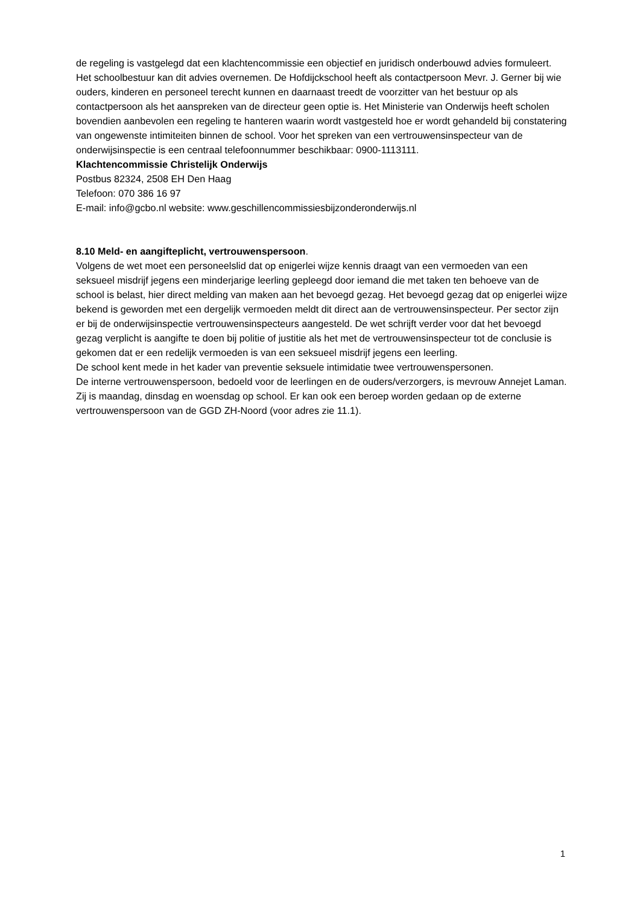de regeling is vastgelegd dat een klachtencommissie een objectief en juridisch onderbouwd advies formuleert. Het schoolbestuur kan dit advies overnemen. De Hofdijckschool heeft als contactpersoon Mevr. J. Gerner bij wie ouders, kinderen en personeel terecht kunnen en daarnaast treedt de voorzitter van het bestuur op als contactpersoon als het aanspreken van de directeur geen optie is. Het Ministerie van Onderwijs heeft scholen bovendien aanbevolen een regeling te hanteren waarin wordt vastgesteld hoe er wordt gehandeld bij constatering van ongewenste intimiteiten binnen de school. Voor het spreken van een vertrouwensinspecteur van de onderwijsinspectie is een centraal telefoonnummer beschikbaar: 0900-1113111.
Klachtencommissie Christelijk Onderwijs
Postbus 82324, 2508 EH Den Haag
Telefoon: 070 386 16 97
E-mail: info@gcbo.nl website: www.geschillencommissiesbijzonderonderwijs.nl
8.10 Meld- en aangifteplicht, vertrouwenspersoon.
Volgens de wet moet een personeelslid dat op enigerlei wijze kennis draagt van een vermoeden van een seksueel misdrijf jegens een minderjarige leerling gepleegd door iemand die met taken ten behoeve van de school is belast, hier direct melding van maken aan het bevoegd gezag. Het bevoegd gezag dat op enigerlei wijze bekend is geworden met een dergelijk vermoeden meldt dit direct aan de vertrouwensinspecteur. Per sector zijn er bij de onderwijsinspectie vertrouwensinspecteurs aangesteld. De wet schrijft verder voor dat het bevoegd gezag verplicht is aangifte te doen bij politie of justitie als het met de vertrouwensinspecteur tot de conclusie is gekomen dat er een redelijk vermoeden is van een seksueel misdrijf jegens een leerling.
De school kent mede in het kader van preventie seksuele intimidatie twee vertrouwenspersonen.
De interne vertrouwenspersoon, bedoeld voor de leerlingen en de ouders/verzorgers, is mevrouw Annejet Laman. Zij is maandag, dinsdag en woensdag op school. Er kan ook een beroep worden gedaan op de externe vertrouwenspersoon van de GGD ZH-Noord (voor adres zie 11.1).
1